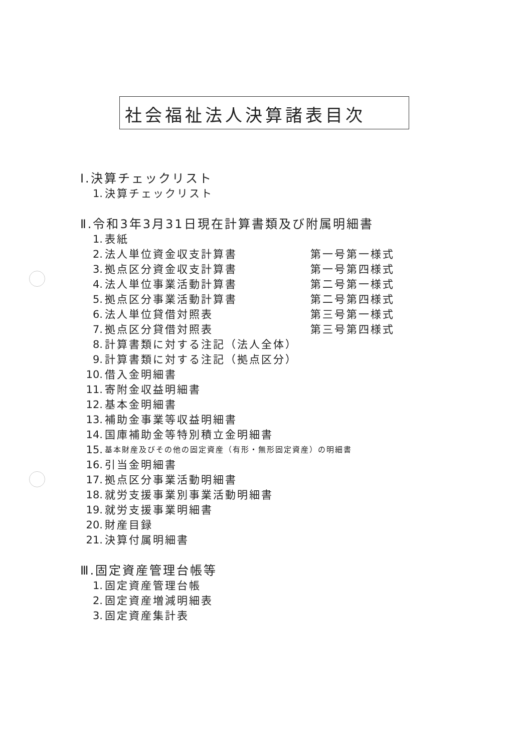社会福祉法人決算諸表目次
Ⅰ.決算チェックリスト
1. 決算チェックリスト
Ⅱ.令和3年3月31日現在計算書類及び附属明細書
1. 表紙
2. 法人単位資金収支計算書 第一号第一様式
3. 拠点区分資金収支計算書 第一号第四様式
4. 法人単位事業活動計算書 第二号第一様式
5. 拠点区分事業活動計算書 第二号第四様式
6. 法人単位貸借対照表 第三号第一様式
7. 拠点区分貸借対照表 第三号第四様式
8. 計算書類に対する注記（法人全体）
9. 計算書類に対する注記（拠点区分）
10. 借入金明細書
11. 寄附金収益明細書
12. 基本金明細書
13. 補助金事業等収益明細書
14. 国庫補助金等特別積立金明細書
15. 基本財産及びその他の固定資産（有形・無形固定資産）の明細書
16. 引当金明細書
17. 拠点区分事業活動明細書
18. 就労支援事業別事業活動明細書
19. 就労支援事業明細書
20. 財産目録
21. 決算付属明細書
Ⅲ.固定資産管理台帳等
1. 固定資産管理台帳
2. 固定資産増減明細表
3. 固定資産集計表